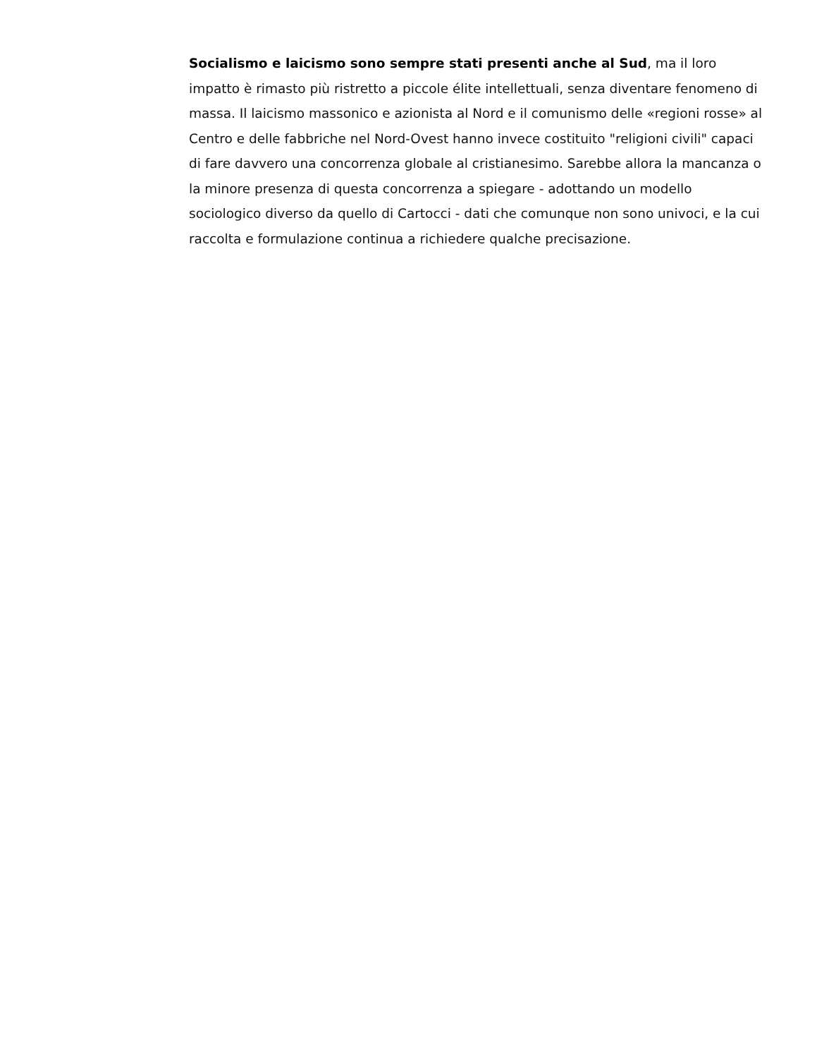Socialismo e laicismo sono sempre stati presenti anche al Sud, ma il loro impatto è rimasto più ristretto a piccole élite intellettuali, senza diventare fenomeno di massa. Il laicismo massonico e azionista al Nord e il comunismo delle «regioni rosse» al Centro e delle fabbriche nel Nord-Ovest hanno invece costituito "religioni civili" capaci di fare davvero una concorrenza globale al cristianesimo. Sarebbe allora la mancanza o la minore presenza di questa concorrenza a spiegare - adottando un modello sociologico diverso da quello di Cartocci - dati che comunque non sono univoci, e la cui raccolta e formulazione continua a richiedere qualche precisazione.